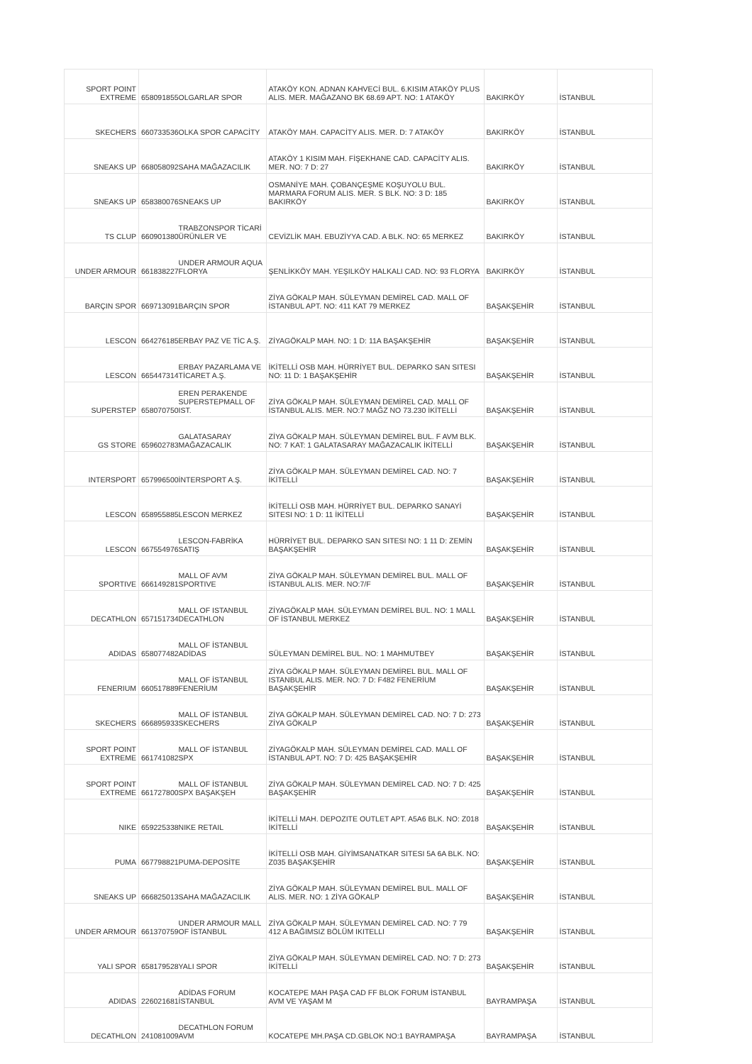| SPORT POINT EXTREME | 658091855 | OLGARLAR SPOR | ATAKÖY KON. ADNAN KAHVECİ BUL. 6.KISIM ATAKÖY PLUS ALIS. MER. MAĞAZANO BK 68.69 APT. NO: 1 ATAKÖY | BAKIRKÖY | İSTANBUL |
| SKECHERS | 660733536 | OLKA SPOR CAPACİTY | ATAKÖY MAH. CAPACİTY ALIS. MER. D: 7 ATAKÖY | BAKIRKÖY | İSTANBUL |
| SNEAKS UP | 668058092 | SAHA MAĞAZACILIK | ATAKÖY 1 KISIM MAH. FİŞEKHANE CAD. CAPACİTY ALIS. MER. NO: 7 D: 27 | BAKIRKÖY | İSTANBUL |
| SNEAKS UP | 658380076 | SNEAKS UP | OSMANİYE MAH. ÇOBANÇEŞME KOŞUYOLU BUL. MARMARA FORUM ALIS. MER. S BLK. NO: 3 D: 185 BAKIRKÖY | BAKIRKÖY | İSTANBUL |
| TS CLUP | 660901380 | TRABZONSPOR TİCARİ ÜRÜNLER VE | CEVİZLİK MAH. EBUZİYYA CAD. A BLK. NO: 65 MERKEZ | BAKIRKÖY | İSTANBUL |
| UNDER ARMOUR | 661838227 | UNDER ARMOUR AQUA FLORYA | ŞENLİKKÖY MAH. YEŞILKÖY HALKALI CAD. NO: 93 FLORYA | BAKIRKÖY | İSTANBUL |
| BARÇIN SPOR | 669713091 | BARÇIN SPOR | ZİYA GÖKALP MAH. SÜLEYMAN DEMİREL CAD. MALL OF İSTANBUL APT. NO: 411 KAT 79 MERKEZ | BAŞAKŞEHİR | İSTANBUL |
| LESCON | 664276185 | ERBAY PAZ VE TİC A.Ş. | ZİYAGÖKALP MAH. NO: 1 D: 11A BAŞAKŞEHİR | BAŞAKŞEHİR | İSTANBUL |
| LESCON | 665447314 | ERBAY PAZARLAMA VE TİCARET A.Ş. | İKİTELLİ OSB MAH. HÜRRİYET BUL. DEPARKO SAN SITESI NO: 11 D: 1 BAŞAKŞEHİR | BAŞAKŞEHİR | İSTANBUL |
| SUPERSTEP | 658070750 | EREN PERAKENDE SUPERSTEPMALL OF IST. | ZİYA GÖKALP MAH. SÜLEYMAN DEMİREL CAD. MALL OF İSTANBUL ALIS. MER. NO:7 MAĞZ NO 73.230 İKİTELLİ | BAŞAKŞEHİR | İSTANBUL |
| GS STORE | 659602783 | GALATASARAY MAĞAZACALIK | ZİYA GÖKALP MAH. SÜLEYMAN DEMİREL BUL. F AVM BLK. NO: 7 KAT: 1 GALATASARAY MAĞAZACALIK İKİTELLİ | BAŞAKŞEHİR | İSTANBUL |
| INTERSPORT | 657996500 | İNTERSPORT A.Ş. | ZİYA GÖKALP MAH. SÜLEYMAN DEMİREL CAD. NO: 7 İKİTELLİ | BAŞAKŞEHİR | İSTANBUL |
| LESCON | 658955885 | LESCON MERKEZ | İKİTELLİ OSB MAH. HÜRRİYET BUL. DEPARKO SANAYİ SITESI NO: 1 D: 11 İKİTELLİ | BAŞAKŞEHİR | İSTANBUL |
| LESCON | 667554976 | LESCON-FABRİKA SATIŞ | HÜRRİYET BUL. DEPARKO SAN SITESI NO: 1 11 D: ZEMİN BAŞAKŞEHİR | BAŞAKŞEHİR | İSTANBUL |
| SPORTIVE | 666149281 | MALL OF AVM SPORTIVE | ZİYA GÖKALP MAH. SÜLEYMAN DEMİREL BUL. MALL OF İSTANBUL ALIS. MER. NO:7/F | BAŞAKŞEHİR | İSTANBUL |
| DECATHLON | 657151734 | MALL OF ISTANBUL DECATHLON | ZİYAGÖKALP MAH. SÜLEYMAN DEMİREL BUL. NO: 1 MALL OF İSTANBUL MERKEZ | BAŞAKŞEHİR | İSTANBUL |
| ADIDAS | 658077482 | MALL OF İSTANBUL ADİDAS | SÜLEYMAN DEMİREL BUL. NO: 1 MAHMUTBEY | BAŞAKŞEHİR | İSTANBUL |
| FENERIUM | 660517889 | MALL OF İSTANBUL FENERİUM | ZİYA GÖKALP MAH. SÜLEYMAN DEMİREL BUL. MALL OF ISTANBUL ALIS. MER. NO: 7 D: F482 FENERİUM BAŞAKŞEHİR | BAŞAKŞEHİR | İSTANBUL |
| SKECHERS | 666895933 | MALL OF İSTANBUL SKECHERS | ZİYA GÖKALP MAH. SÜLEYMAN DEMİREL CAD. NO: 7 D: 273 ZİYA GÖKALP | BAŞAKŞEHİR | İSTANBUL |
| SPORT POINT EXTREME | 661741082 | MALL OF İSTANBUL SPX | ZİYAGÖKALP MAH. SÜLEYMAN DEMİREL CAD. MALL OF İSTANBUL APT. NO: 7 D: 425 BAŞAKŞEHİR | BAŞAKŞEHİR | İSTANBUL |
| SPORT POINT EXTREME | 661727800 | MALL OF İSTANBUL SPX BAŞAKŞEH | ZİYA GÖKALP MAH. SÜLEYMAN DEMİREL CAD. NO: 7 D: 425 BAŞAKŞEHİR | BAŞAKŞEHİR | İSTANBUL |
| NIKE | 659225338 | NIKE RETAIL | İKİTELLİ MAH. DEPOZITE OUTLET APT. A5A6 BLK. NO: Z018 İKİTELLİ | BAŞAKŞEHİR | İSTANBUL |
| PUMA | 667798821 | PUMA-DEPOSİTE | İKİTELLİ OSB MAH. GİYİMSANATKAR SITESI 5A 6A BLK. NO: Z035 BAŞAKŞEHİR | BAŞAKŞEHİR | İSTANBUL |
| SNEAKS UP | 666825013 | SAHA MAĞAZACILIK | ZİYA GÖKALP MAH. SÜLEYMAN DEMİREL BUL. MALL OF ALIS. MER. NO: 1 ZİYA GÖKALP | BAŞAKŞEHİR | İSTANBUL |
| UNDER ARMOUR | 661370759 | UNDER ARMOUR MALL OF İSTANBUL | ZİYA GÖKALP MAH. SÜLEYMAN DEMİREL CAD. NO: 7 79 412 A BAĞIMSIZ BÖLÜM IKITELLI | BAŞAKŞEHİR | İSTANBUL |
| YALI SPOR | 658179528 | YALI SPOR | ZİYA GÖKALP MAH. SÜLEYMAN DEMİREL CAD. NO: 7 D: 273 İKİTELLİ | BAŞAKŞEHİR | İSTANBUL |
| ADIDAS | 226021681 | ADİDAS FORUM İSTANBUL | KOCATEPE MAH PAŞA CAD FF BLOK FORUM İSTANBUL AVM VE YAŞAM M | BAYRAMPAŞA | İSTANBUL |
| DECATHLON | 241081009 | DECATHLON FORUM AVM | KOCATEPE MH.PAŞA CD.GBLOK NO:1 BAYRAMPAŞA | BAYRAMPAŞA | İSTANBUL |